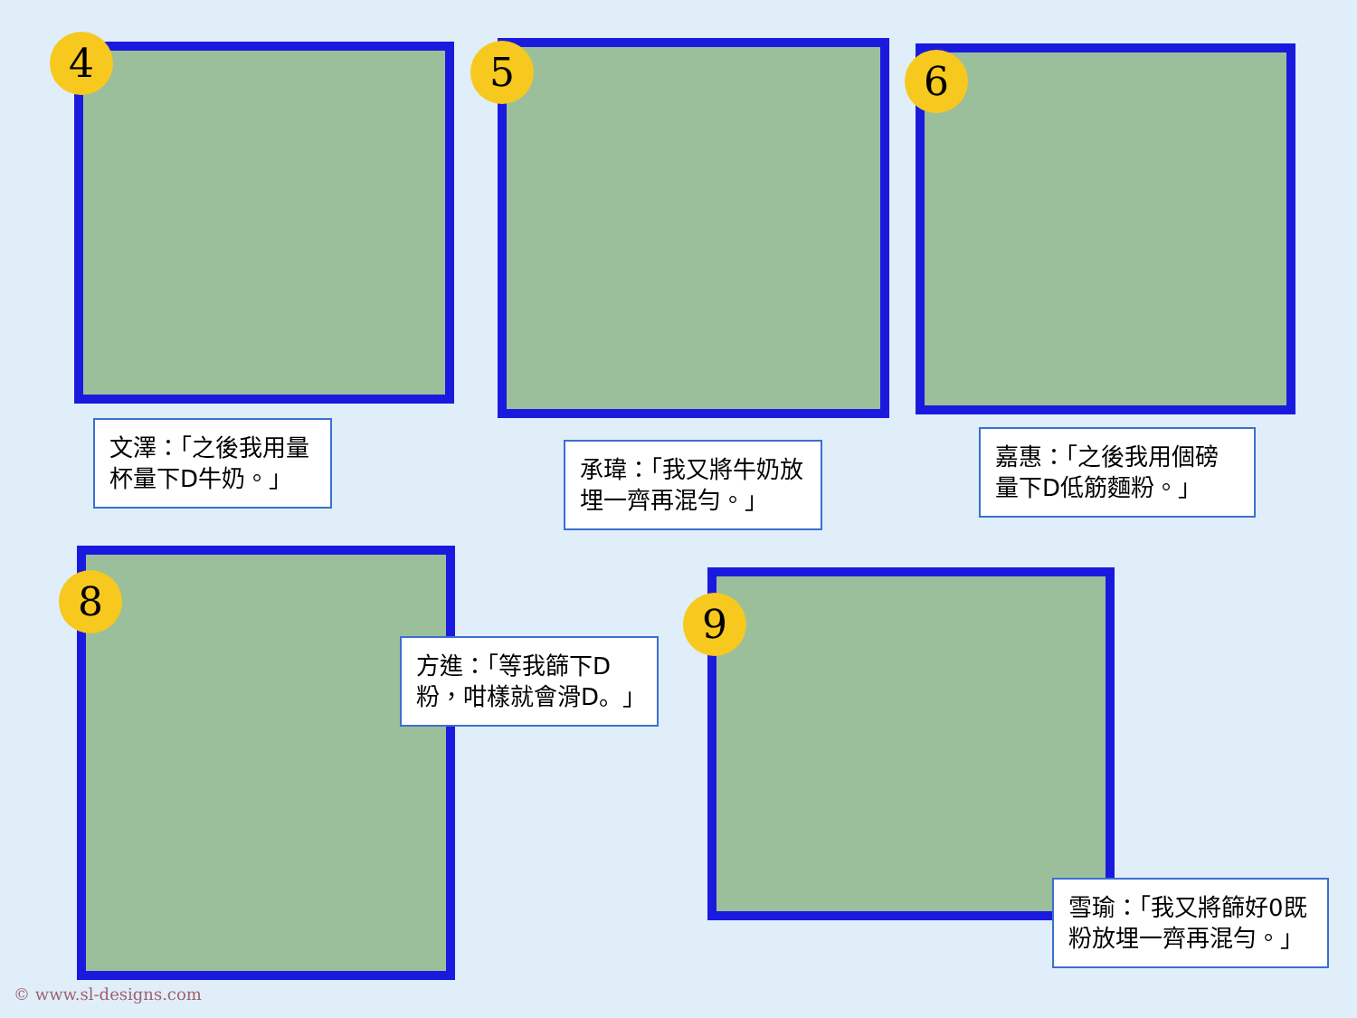4
文澤：「之後我用量杯量下D牛奶。」
5
承瑋：「我又將牛奶放埋一齊再混勻。」
6
嘉惠：「之後我用個磅量下D低筋麵粉。」
8
方進：「等我篩下D粉，咁樣就會滑D。」
9
雪瑜：「我又將篩好0既粉放埋一齊再混勻。」
© www.sl-designs.com